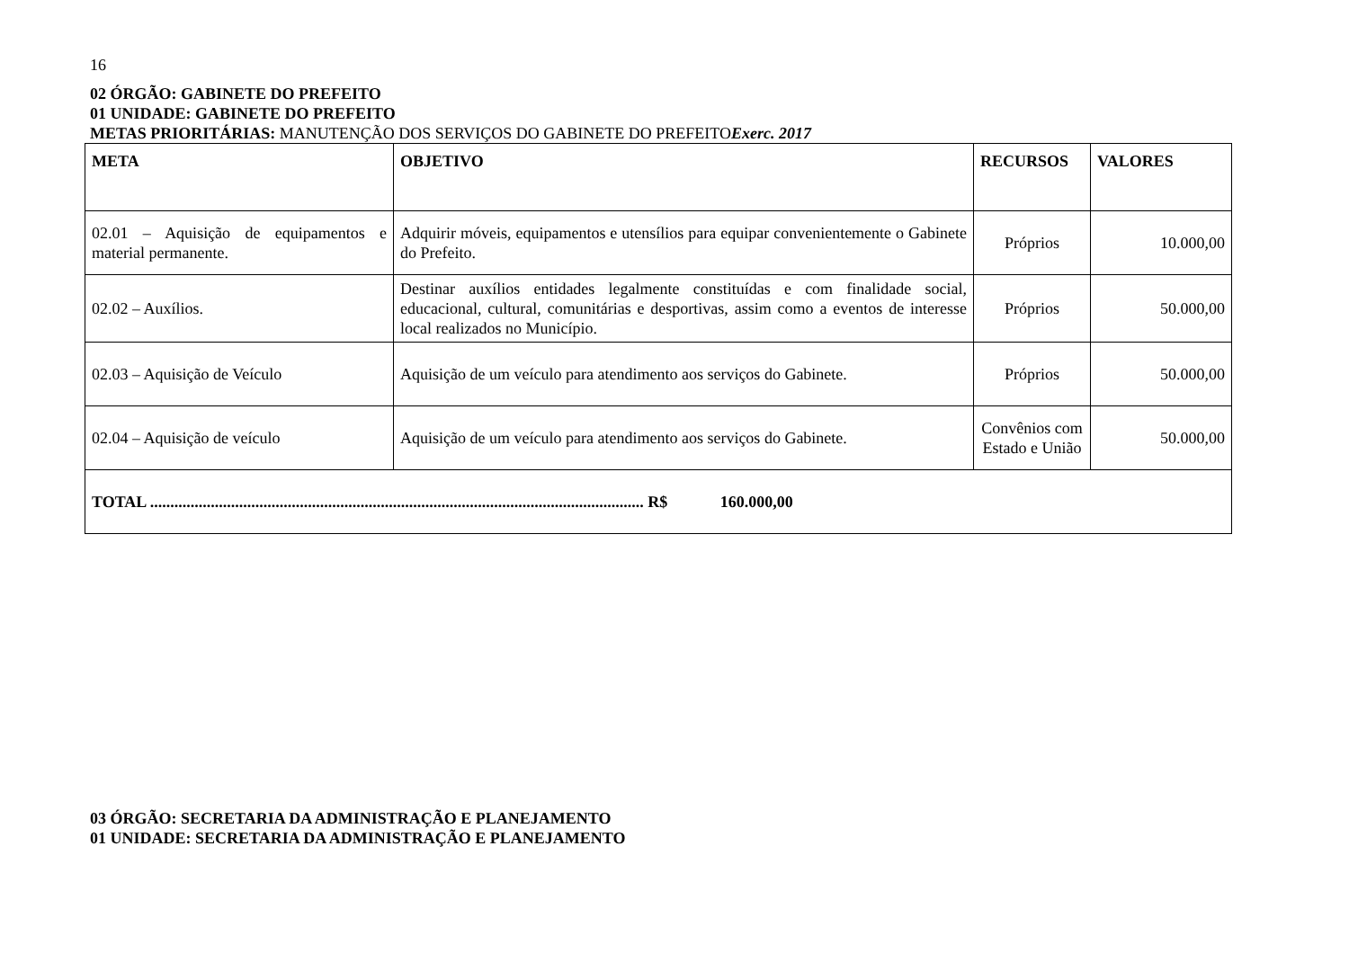16
02 ÓRGÃO: GABINETE DO PREFEITO
01 UNIDADE: GABINETE DO PREFEITO
METAS PRIORITÁRIAS: MANUTENÇÃO DOS SERVIÇOS DO GABINETE DO PREFEITOExerc. 2017
| META | OBJETIVO | RECURSOS | VALORES |
| --- | --- | --- | --- |
| 02.01 – Aquisição de equipamentos e material permanente. | Adquirir móveis, equipamentos e utensílios para equipar convenientemente o Gabinete do Prefeito. | Próprios | 10.000,00 |
| 02.02 – Auxílios. | Destinar auxílios entidades legalmente constituídas e com finalidade social, educacional, cultural, comunitárias e desportivas, assim como a eventos de interesse local realizados no Município. | Próprios | 50.000,00 |
| 02.03 – Aquisição de Veículo | Aquisição de um veículo para atendimento aos serviços do Gabinete. | Próprios | 50.000,00 |
| 02.04 – Aquisição de veículo | Aquisição de um veículo para atendimento aos serviços do Gabinete. | Convênios com Estado e União | 50.000,00 |
| TOTAL .......................................................................................................................... R$ 160.000,00 | | | |
03 ÓRGÃO: SECRETARIA DA ADMINISTRAÇÃO E PLANEJAMENTO
01 UNIDADE: SECRETARIA DA ADMINISTRAÇÃO E PLANEJAMENTO